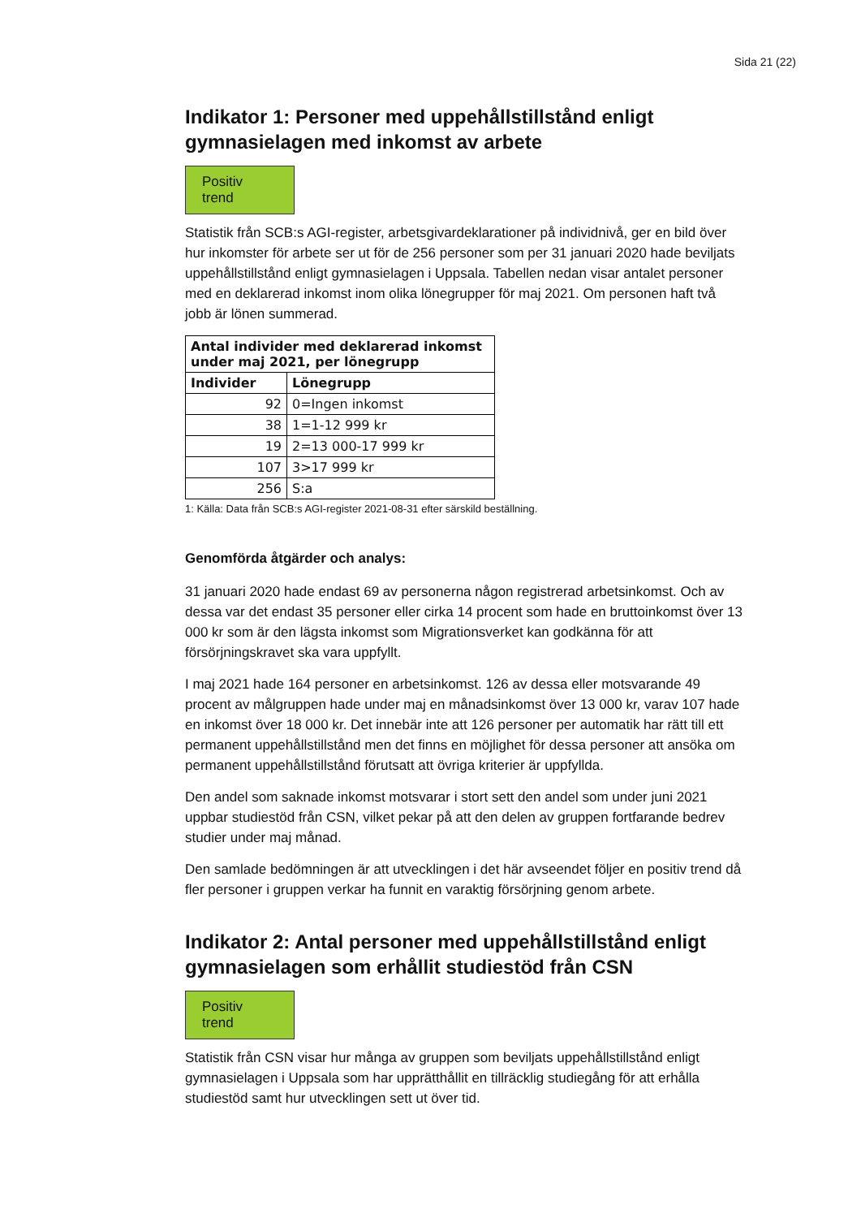Sida 21 (22)
Indikator 1: Personer med uppehållstillstånd enligt gymnasielagen med inkomst av arbete
Positiv trend
Statistik från SCB:s AGI-register, arbetsgivardeklarationer på individnivå, ger en bild över hur inkomster för arbete ser ut för de 256 personer som per 31 januari 2020 hade beviljats uppehållstillstånd enligt gymnasielagen i Uppsala. Tabellen nedan visar antalet personer med en deklarerad inkomst inom olika lönegrupper för maj 2021. Om personen haft två jobb är lönen summerad.
| Antal individer med deklarerad inkomst under maj 2021, per lönegrupp | |
| --- | --- |
| Individer | Lönegrupp |
| 92 | 0=Ingen inkomst |
| 38 | 1=1-12 999 kr |
| 19 | 2=13 000-17 999 kr |
| 107 | 3>17 999 kr |
| 256 | S:a |
1: Källa: Data från SCB:s AGI-register 2021-08-31 efter särskild beställning.
Genomförda åtgärder och analys:
31 januari 2020 hade endast 69 av personerna någon registrerad arbetsinkomst. Och av dessa var det endast 35 personer eller cirka 14 procent som hade en bruttoinkomst över 13 000 kr som är den lägsta inkomst som Migrationsverket kan godkänna för att försörjningskravet ska vara uppfyllt.
I maj 2021 hade 164 personer en arbetsinkomst. 126 av dessa eller motsvarande 49 procent av målgruppen hade under maj en månadsinkomst över 13 000 kr, varav 107 hade en inkomst över 18 000 kr. Det innebär inte att 126 personer per automatik har rätt till ett permanent uppehållstillstånd men det finns en möjlighet för dessa personer att ansöka om permanent uppehållstillstånd förutsatt att övriga kriterier är uppfyllda.
Den andel som saknade inkomst motsvarar i stort sett den andel som under juni 2021 uppbar studiestöd från CSN, vilket pekar på att den delen av gruppen fortfarande bedrev studier under maj månad.
Den samlade bedömningen är att utvecklingen i det här avseendet följer en positiv trend då fler personer i gruppen verkar ha funnit en varaktig försörjning genom arbete.
Indikator 2: Antal personer med uppehållstillstånd enligt gymnasielagen som erhållit studiestöd från CSN
Positiv trend
Statistik från CSN visar hur många av gruppen som beviljats uppehållstillstånd enligt gymnasielagen i Uppsala som har upprätthållit en tillräcklig studiegång för att erhålla studiestöd samt hur utvecklingen sett ut över tid.